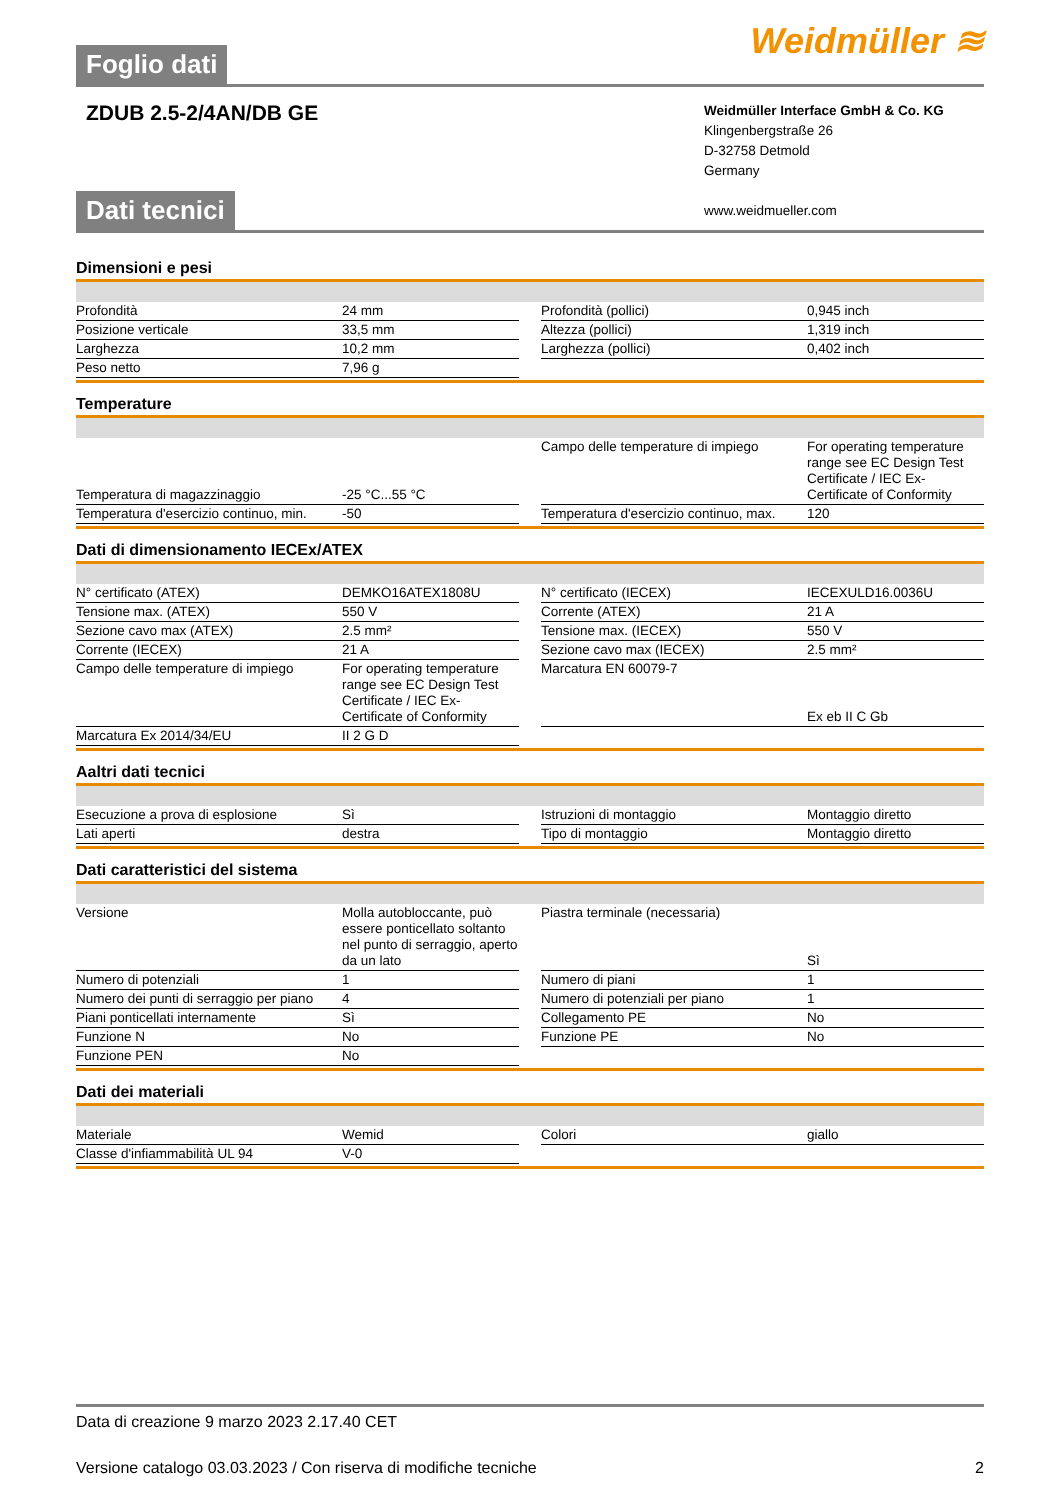Foglio dati Weidmüller ≋
ZDUB 2.5-2/4AN/DB GE
Weidmüller Interface GmbH & Co. KG
Klingenbergstraße 26
D-32758 Detmold
Germany
www.weidmueller.com
Dati tecnici
Dimensioni e pesi
| Profondità | 24 mm | | Profondità (pollici) | 0,945 inch |
| Posizione verticale | 33,5 mm | | Altezza (pollici) | 1,319 inch |
| Larghezza | 10,2 mm | | Larghezza (pollici) | 0,402 inch |
| Peso netto | 7,96 g | | | |
Temperature
| Temperatura di magazzinaggio | -25 °C...55 °C | | Campo delle temperature di impiego | For operating temperature range see EC Design Test Certificate / IEC Ex-Certificate of Conformity |
| Temperatura d'esercizio continuo, min. | -50 | | Temperatura d'esercizio continuo, max. | 120 |
Dati di dimensionamento IECEx/ATEX
| N° certificato (ATEX) | DEMKO16ATEX1808U | | N° certificato (IECEX) | IECEXULD16.0036U |
| Tensione max. (ATEX) | 550 V | | Corrente (ATEX) | 21 A |
| Sezione cavo max (ATEX) | 2.5 mm² | | Tensione max. (IECEX) | 550 V |
| Corrente (IECEX) | 21 A | | Sezione cavo max (IECEX) | 2.5 mm² |
| Campo delle temperature di impiego | For operating temperature range see EC Design Test Certificate / IEC Ex-Certificate of Conformity | | Marcatura EN 60079-7 | Ex eb II C Gb |
| Marcatura Ex 2014/34/EU | II 2 G D | | | |
Aaltri dati tecnici
| Esecuzione a prova di esplosione | Sì | | Istruzioni di montaggio | Montaggio diretto |
| Lati aperti | destra | | Tipo di montaggio | Montaggio diretto |
Dati caratteristici del sistema
| Versione | Molla autobloccante, può essere ponticellato soltanto nel punto di serraggio, aperto da un lato | | Piastra terminale (necessaria) | Sì |
| Numero di potenziali | 1 | | Numero di piani | 1 |
| Numero dei punti di serraggio per piano | 4 | | Numero di potenziali per piano | 1 |
| Piani ponticellati internamente | Sì | | Collegamento PE | No |
| Funzione N | No | | Funzione PE | No |
| Funzione PEN | No | | | |
Dati dei materiali
| Materiale | Wemid | | Colori | giallo |
| Classe d'infiammabilità UL 94 | V-0 | | | |
Data di creazione 9 marzo 2023 2.17.40 CET
Versione catalogo 03.03.2023 / Con riserva di modifiche tecniche 2